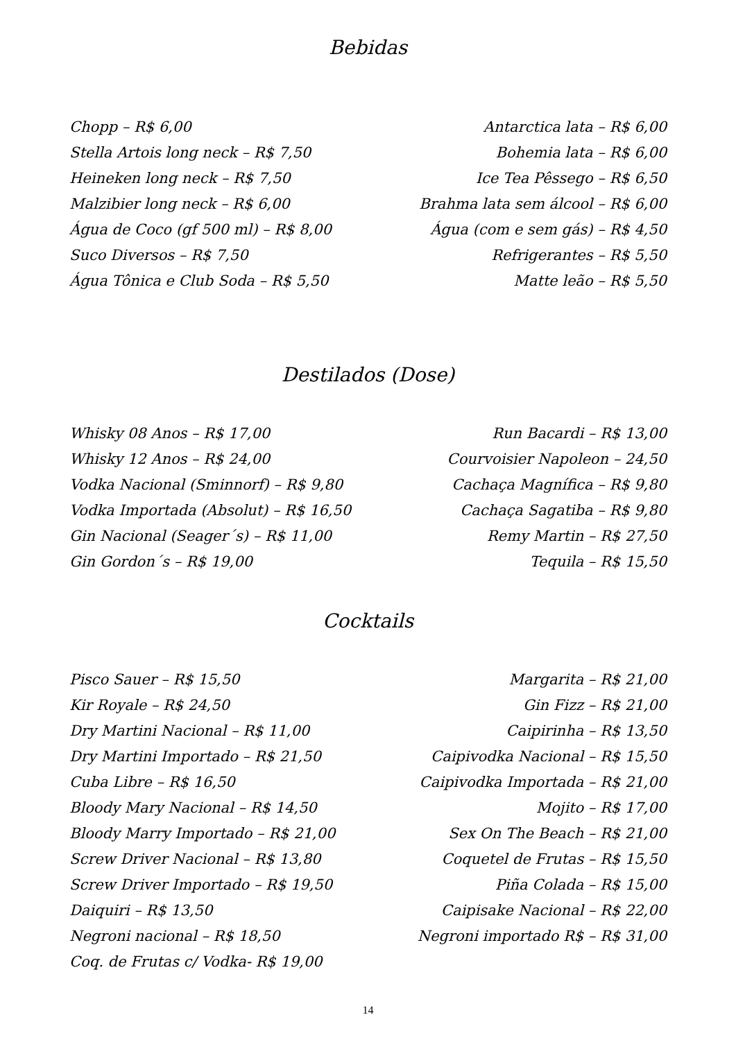Bebidas
Chopp – R$ 6,00
Stella Artois long neck – R$ 7,50
Heineken long neck – R$ 7,50
Malzibier long neck – R$ 6,00
Água de Coco (gf 500 ml) – R$ 8,00
Suco Diversos – R$ 7,50
Água Tônica e Club Soda – R$ 5,50
Antarctica lata – R$ 6,00
Bohemia lata – R$ 6,00
Ice Tea Pêssego – R$ 6,50
Brahma lata sem álcool – R$ 6,00
Água (com e sem gás) – R$ 4,50
Refrigerantes – R$ 5,50
Matte leão – R$ 5,50
Destilados (Dose)
Whisky 08 Anos – R$ 17,00
Whisky 12 Anos – R$ 24,00
Vodka Nacional (Sminnorf) – R$ 9,80
Vodka Importada (Absolut) – R$ 16,50
Gin Nacional (Seager´s) – R$ 11,00
Gin Gordon´s – R$ 19,00
Run Bacardi – R$ 13,00
Courvoisier Napoleon – 24,50
Cachaça Magnífica – R$ 9,80
Cachaça Sagatiba – R$ 9,80
Remy Martin – R$ 27,50
Tequila – R$ 15,50
Cocktails
Pisco Sauer – R$ 15,50
Kir Royale – R$ 24,50
Dry Martini Nacional – R$ 11,00
Dry Martini Importado – R$ 21,50
Cuba Libre – R$ 16,50
Bloody Mary Nacional – R$ 14,50
Bloody Marry Importado – R$ 21,00
Screw Driver Nacional – R$ 13,80
Screw Driver Importado – R$ 19,50
Daiquiri – R$ 13,50
Negroni nacional – R$ 18,50
Coq. de Frutas c/ Vodka- R$ 19,00
Margarita – R$ 21,00
Gin Fizz – R$ 21,00
Caipirinha – R$ 13,50
Caipivodka Nacional – R$ 15,50
Caipivodka Importada – R$ 21,00
Mojito – R$ 17,00
Sex On The Beach – R$ 21,00
Coquetel de Frutas – R$ 15,50
Piña Colada – R$ 15,00
Caipisake Nacional – R$ 22,00
Negroni importado R$ – R$ 31,00
14